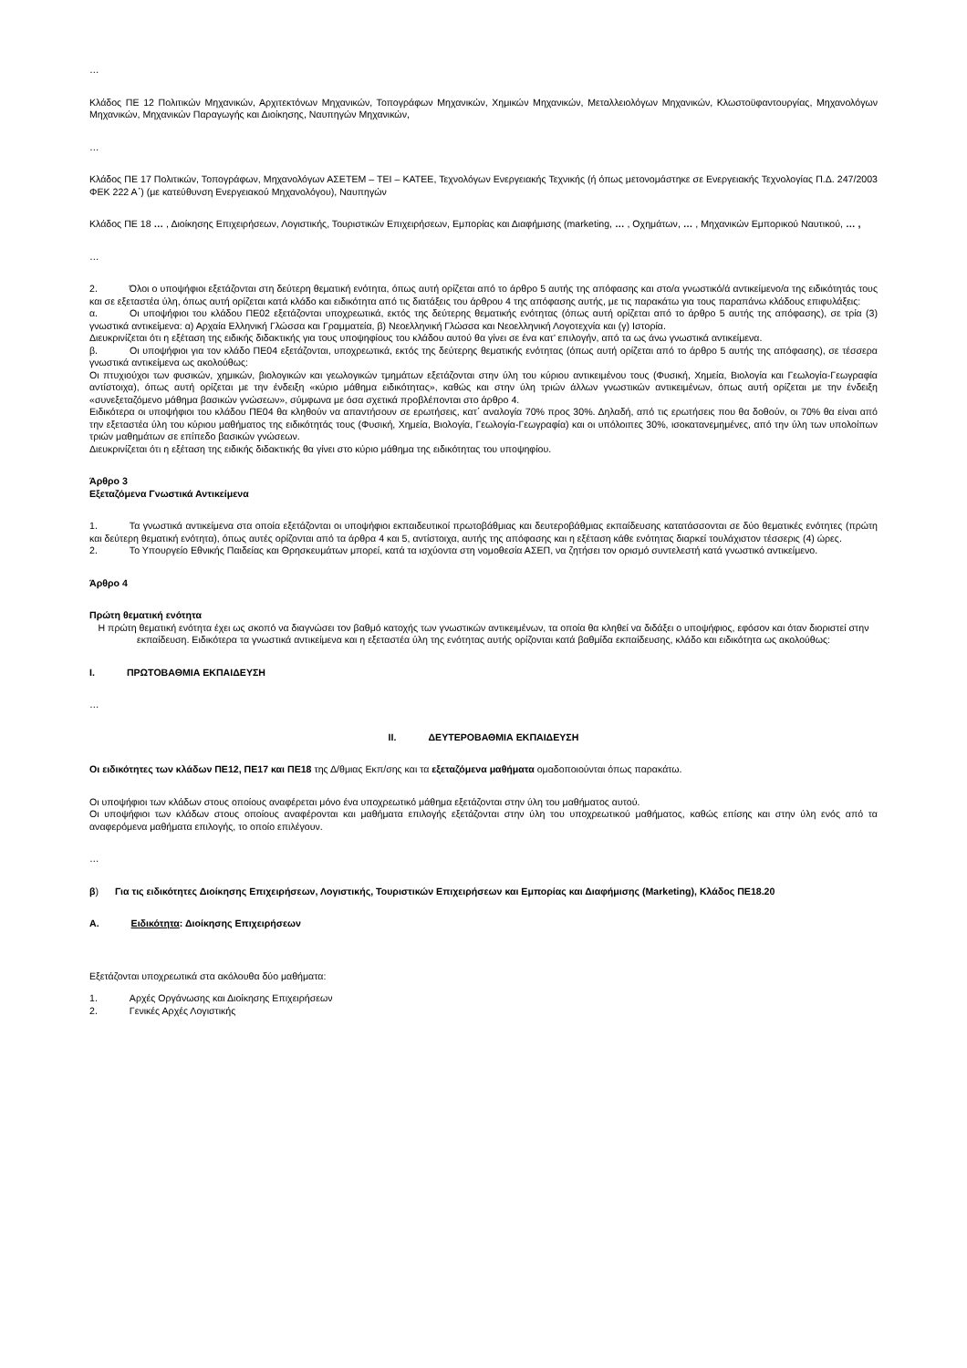…
Κλάδος ΠΕ 12 Πολιτικών Μηχανικών, Αρχιτεκτόνων Μηχανικών, Τοπογράφων Μηχανικών, Χημικών Μηχανικών, Μεταλλειολόγων Μηχανικών, Κλωστοϋφαντουργίας, Μηχανολόγων Μηχανικών, Μηχανικών Παραγωγής και Διοίκησης, Ναυπηγών Μηχανικών,
…
Κλάδος ΠΕ 17 Πολιτικών, Τοπογράφων, Μηχανολόγων ΑΣΕΤΕΜ – ΤΕΙ – ΚΑΤΕΕ, Τεχνολόγων Ενεργειακής Τεχνικής (ή όπως μετονομάστηκε σε Ενεργειακής Τεχνολογίας Π.Δ. 247/2003 ΦΕΚ 222 Α΄) (με κατεύθυνση Ενεργειακού Μηχανολόγου), Ναυπηγών
Κλάδος ΠΕ 18 … , Διοίκησης Επιχειρήσεων, Λογιστικής, Τουριστικών Επιχειρήσεων, Εμπορίας και Διαφήμισης (marketing, … , Οχημάτων, … , Μηχανικών Εμπορικού Ναυτικού, … ,
…
2. Όλοι ο υποψήφιοι εξετάζονται στη δεύτερη θεματική ενότητα, όπως αυτή ορίζεται από το άρθρο 5 αυτής της απόφασης και στο/α γνωστικό/ά αντικείμενο/α της ειδικότητάς τους και σε εξεταστέα ύλη, όπως αυτή ορίζεται κατά κλάδο και ειδικότητα από τις διατάξεις του άρθρου 4 της απόφασης αυτής, με τις παρακάτω για τους παραπάνω κλάδους επιφυλάξεις:
α. Οι υποψήφιοι του κλάδου ΠΕ02 εξετάζονται υποχρεωτικά, εκτός της δεύτερης θεματικής ενότητας (όπως αυτή ορίζεται από το άρθρο 5 αυτής της απόφασης), σε τρία (3) γνωστικά αντικείμενα: α) Αρχαία Ελληνική Γλώσσα και Γραμματεία, β) Νεοελληνική Γλώσσα και Νεοελληνική Λογοτεχνία και (γ) Ιστορία.
Διευκρινίζεται ότι η εξέταση της ειδικής διδακτικής για τους υποψηφίους του κλάδου αυτού θα γίνει σε ένα κατ’ επιλογήν, από τα ως άνω γνωστικά αντικείμενα.
β. Οι υποψήφιοι για τον κλάδο ΠΕ04 εξετάζονται, υποχρεωτικά, εκτός της δεύτερης θεματικής ενότητας (όπως αυτή ορίζεται από το άρθρο 5 αυτής της απόφασης), σε τέσσερα γνωστικά αντικείμενα ως ακολούθως:
Οι πτυχιούχοι των φυσικών, χημικών, βιολογικών και γεωλογικών τμημάτων εξετάζονται στην ύλη του κύριου αντικειμένου τους (Φυσική, Χημεία, Βιολογία και Γεωλογία-Γεωγραφία αντίστοιχα), όπως αυτή ορίζεται με την ένδειξη «κύριο μάθημα ειδικότητας», καθώς και στην ύλη τριών άλλων γνωστικών αντικειμένων, όπως αυτή ορίζεται με την ένδειξη «συνεξεταζόμενο μάθημα βασικών γνώσεων», σύμφωνα με όσα σχετικά προβλέπονται στο άρθρο 4.
Ειδικότερα οι υποψήφιοι του κλάδου ΠΕ04 θα κληθούν να απαντήσουν σε ερωτήσεις, κατ΄ αναλογία 70% προς 30%. Δηλαδή, από τις ερωτήσεις που θα δοθούν, οι 70% θα είναι από την εξεταστέα ύλη του κύριου μαθήματος της ειδικότητάς τους (Φυσική, Χημεία, Βιολογία, Γεωλογία-Γεωγραφία) και οι υπόλοιπες 30%, ισοκατανεμημένες, από την ύλη των υπολοίπων τριών μαθημάτων σε επίπεδο βασικών γνώσεων.
Διευκρινίζεται ότι η εξέταση της ειδικής διδακτικής θα γίνει στο κύριο μάθημα της ειδικότητας του υποψηφίου.
Άρθρο 3
Εξεταζόμενα Γνωστικά Αντικείμενα
1. Τα γνωστικά αντικείμενα στα οποία εξετάζονται οι υποψήφιοι εκπαιδευτικοί πρωτοβάθμιας και δευτεροβάθμιας εκπαίδευσης κατατάσσονται σε δύο θεματικές ενότητες (πρώτη και δεύτερη θεματική ενότητα), όπως αυτές ορίζονται από τα άρθρα 4 και 5, αντίστοιχα, αυτής της απόφασης και η εξέταση κάθε ενότητας διαρκεί τουλάχιστον τέσσερις (4) ώρες.
2. Το Υπουργείο Εθνικής Παιδείας και Θρησκευμάτων μπορεί, κατά τα ισχύοντα στη νομοθεσία ΑΣΕΠ, να ζητήσει τον ορισμό συντελεστή κατά γνωστικό αντικείμενο.
Άρθρο 4
Πρώτη θεματική ενότητα
Η πρώτη θεματική ενότητα έχει ως σκοπό να διαγνώσει τον βαθμό κατοχής των γνωστικών αντικειμένων, τα οποία θα κληθεί να διδάξει ο υποψήφιος, εφόσον και όταν διοριστεί στην εκπαίδευση. Ειδικότερα τα γνωστικά αντικείμενα και η εξεταστέα ύλη της ενότητας αυτής ορίζονται κατά βαθμίδα εκπαίδευσης, κλάδο και ειδικότητα ως ακολούθως:
I. ΠΡΩΤΟΒΑΘΜΙΑ ΕΚΠΑΙΔΕΥΣΗ
…
II. ΔΕΥΤΕΡΟΒΑΘΜΙΑ ΕΚΠΑΙΔΕΥΣΗ
Οι ειδικότητες των κλάδων ΠΕ12, ΠΕ17 και ΠΕ18 της Δ/θμιας Εκπ/σης και τα εξεταζόμενα μαθήματα ομαδοποιούνται όπως παρακάτω.
Οι υποψήφιοι των κλάδων στους οποίους αναφέρεται μόνο ένα υποχρεωτικό μάθημα εξετάζονται στην ύλη του μαθήματος αυτού.
Οι υποψήφιοι των κλάδων στους οποίους αναφέρονται και μαθήματα επιλογής εξετάζονται στην ύλη του υποχρεωτικού μαθήματος, καθώς επίσης και στην ύλη ενός από τα αναφερόμενα μαθήματα επιλογής, το οποίο επιλέγουν.
…
β) Για τις ειδικότητες Διοίκησης Επιχειρήσεων, Λογιστικής, Τουριστικών Επιχειρήσεων και Εμπορίας και Διαφήμισης (Marketing), Κλάδος ΠΕ18.20
A. Ειδικότητα: Διοίκησης Επιχειρήσεων
Εξετάζονται υποχρεωτικά στα ακόλουθα δύο μαθήματα:
1. Αρχές Οργάνωσης και Διοίκησης Επιχειρήσεων
2. Γενικές Αρχές Λογιστικής